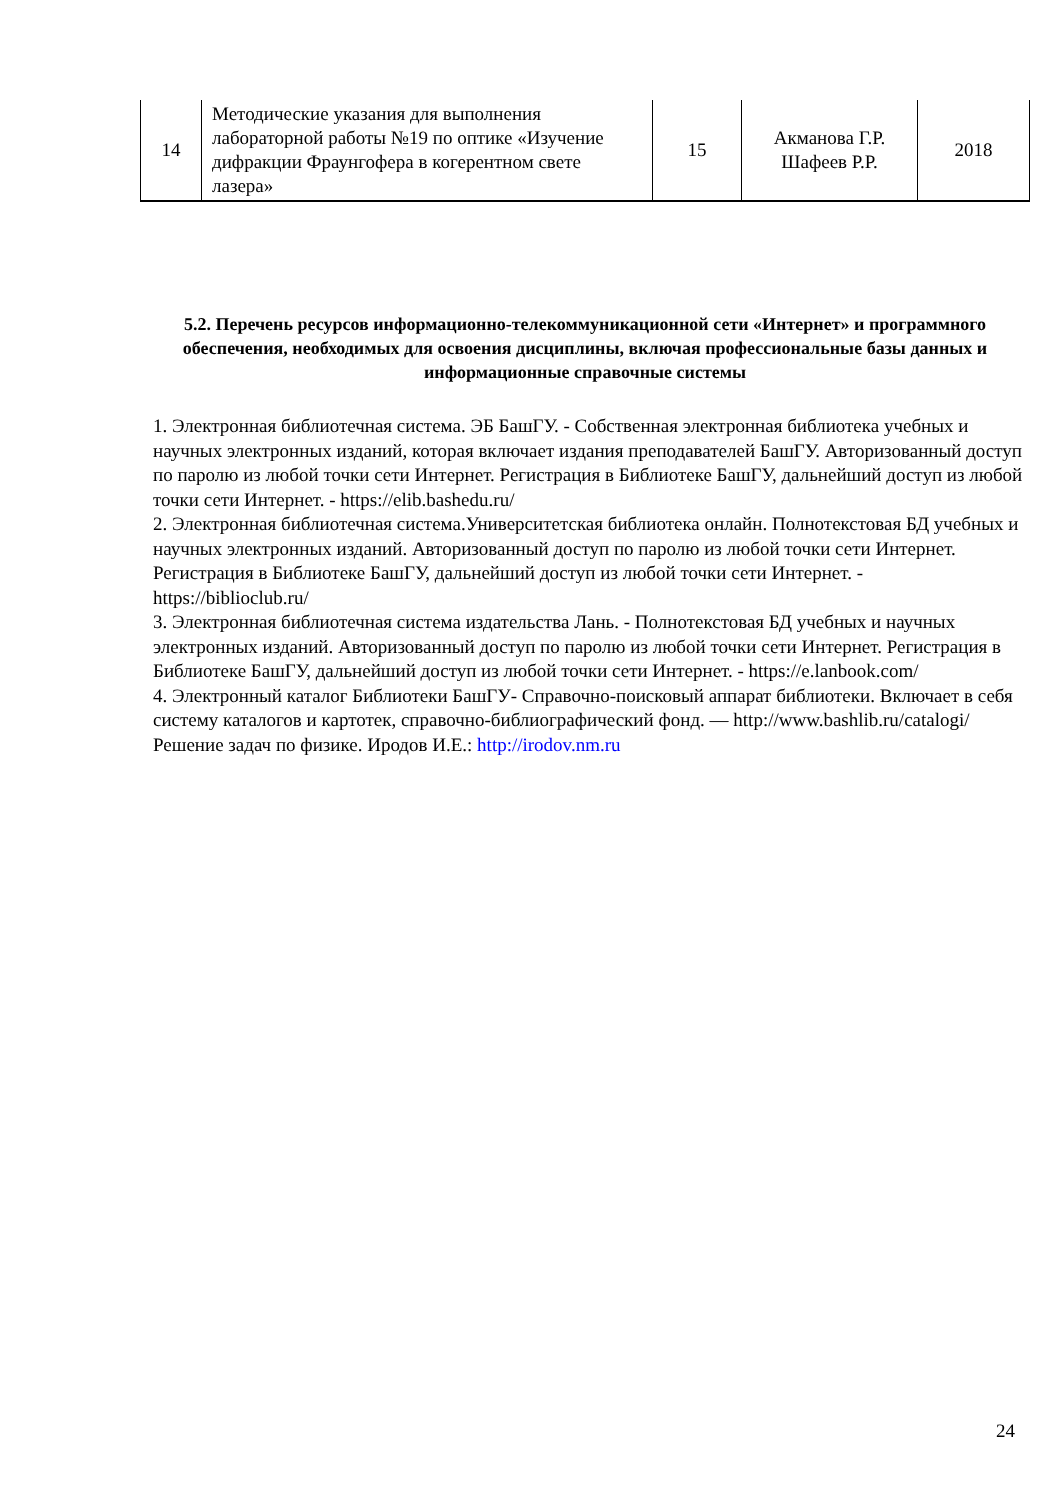| 14 | Методические указания для выполнения лабораторной работы №19 по оптике «Изучение дифракции Фраунгофера в когерентном свете лазера» | 15 | Акманова Г.Р. Шафеев Р.Р. | 2018 |
5.2. Перечень ресурсов информационно-телекоммуникационной сети «Интернет» и программного обеспечения, необходимых для освоения дисциплины, включая профессиональные базы данных и информационные справочные системы
1. Электронная библиотечная система. ЭБ БашГУ. - Собственная электронная библиотека учебных и научных электронных изданий, которая включает издания преподавателей БашГУ. Авторизованный доступ по паролю из любой точки сети Интернет. Регистрация в Библиотеке БашГУ, дальнейший доступ из любой точки сети Интернет. - https://elib.bashedu.ru/
2. Электронная библиотечная система.Университетская библиотека онлайн. Полнотекстовая БД учебных и научных электронных изданий. Авторизованный доступ по паролю из любой точки сети Интернет. Регистрация в Библиотеке БашГУ, дальнейший доступ из любой точки сети Интернет. - https://biblioclub.ru/
3. Электронная библиотечная система издательства Лань. - Полнотекстовая БД учебных и научных электронных изданий. Авторизованный доступ по паролю из любой точки сети Интернет. Регистрация в Библиотеке БашГУ, дальнейший доступ из любой точки сети Интернет. - https://e.lanbook.com/
4. Электронный каталог Библиотеки БашГУ- Справочно-поисковый аппарат библиотеки. Включает в себя систему каталогов и картотек, справочно-библиографический фонд. — http://www.bashlib.ru/catalogi/Решение задач по физике. Иродов И.Е.: http://irodov.nm.ru
24